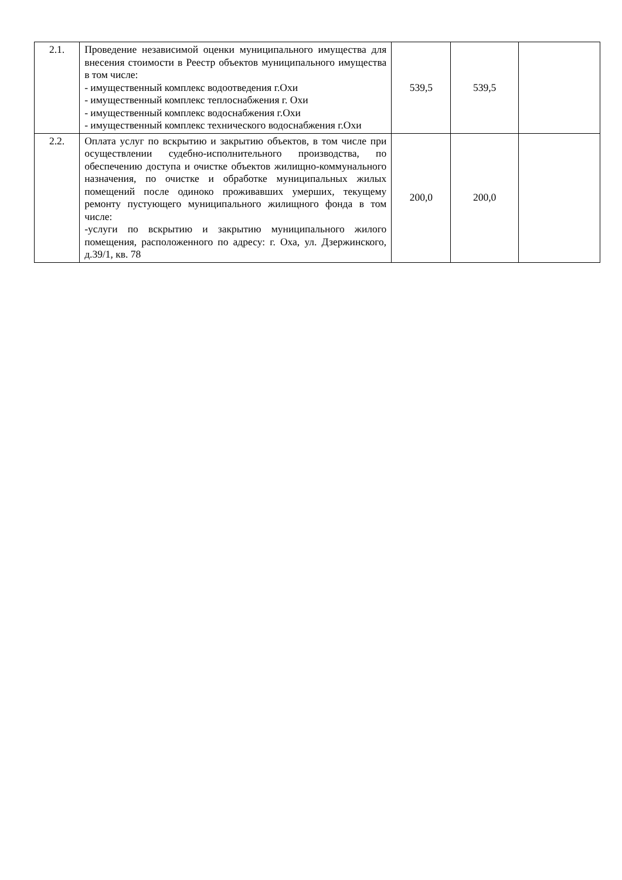| 2.1. | Проведение независимой оценки муниципального имущества для внесения стоимости в Реестр объектов муниципального имущества в том числе: - имущественный комплекс водоотведения г.Охи - имущественный комплекс теплоснабжения г. Охи - имущественный комплекс водоснабжения г.Охи - имущественный комплекс технического водоснабжения г.Охи | 539,5 | 539,5 | |
| 2.2. | Оплата услуг по вскрытию и закрытию объектов, в том числе при осуществлении судебно-исполнительного производства, по обеспечению доступа и очистке объектов жилищно-коммунального назначения, по очистке и обработке муниципальных жилых помещений после одиноко проживавших умерших, текущему ремонту пустующего муниципального жилищного фонда в том числе: -услуги по вскрытию и закрытию муниципального жилого помещения, расположенного по адресу: г. Оха, ул. Дзержинского, д.39/1, кв. 78 | 200,0 | 200,0 | |